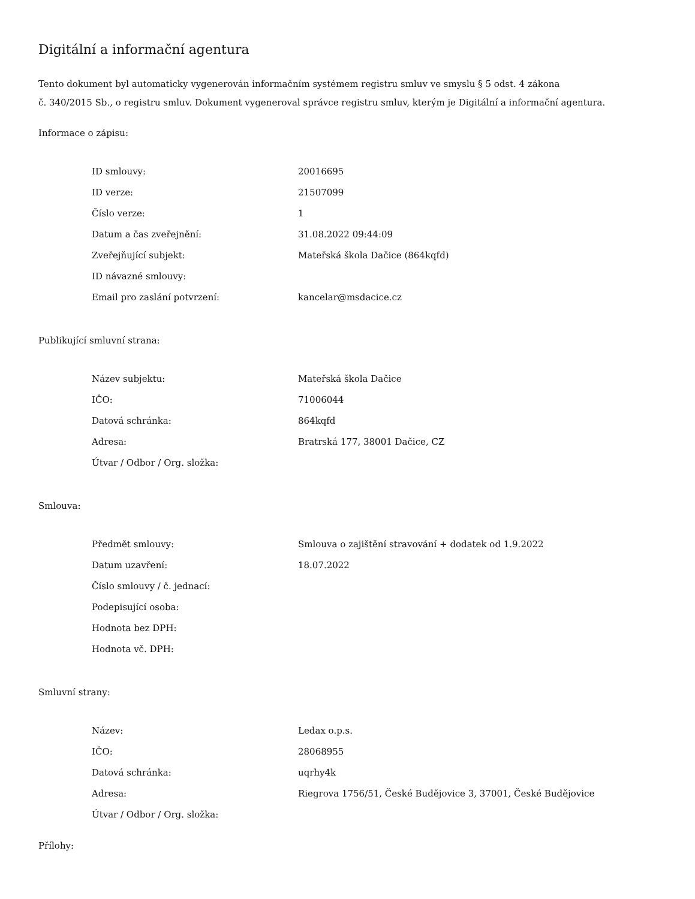Digitální a informační agentura
Tento dokument byl automaticky vygenerován informačním systémem registru smluv ve smyslu § 5 odst. 4 zákona
č. 340/2015 Sb., o registru smluv. Dokument vygeneroval správce registru smluv, kterým je Digitální a informační agentura.
Informace o zápisu:
| ID smlouvy: | 20016695 |
| ID verze: | 21507099 |
| Číslo verze: | 1 |
| Datum a čas zveřejnění: | 31.08.2022 09:44:09 |
| Zveřejňující subjekt: | Mateřská škola Dačice (864kqfd) |
| ID návazné smlouvy: | |
| Email pro zaslání potvrzení: | kancelar@msdacice.cz |
Publikující smluvní strana:
| Název subjektu: | Mateřská škola Dačice |
| IČO: | 71006044 |
| Datová schránka: | 864kqfd |
| Adresa: | Bratrská 177, 38001 Dačice, CZ |
| Útvar / Odbor / Org. složka: | |
Smlouva:
| Předmět smlouvy: | Smlouva o zajištění stravování + dodatek od 1.9.2022 |
| Datum uzavření: | 18.07.2022 |
| Číslo smlouvy / č. jednací: | |
| Podepisující osoba: | |
| Hodnota bez DPH: | |
| Hodnota vč. DPH: | |
Smluvní strany:
| Název: | Ledax o.p.s. |
| IČO: | 28068955 |
| Datová schránka: | uqrhy4k |
| Adresa: | Riegrova 1756/51, České Budějovice 3, 37001, České Budějovice |
| Útvar / Odbor / Org. složka: | |
Přílohy: